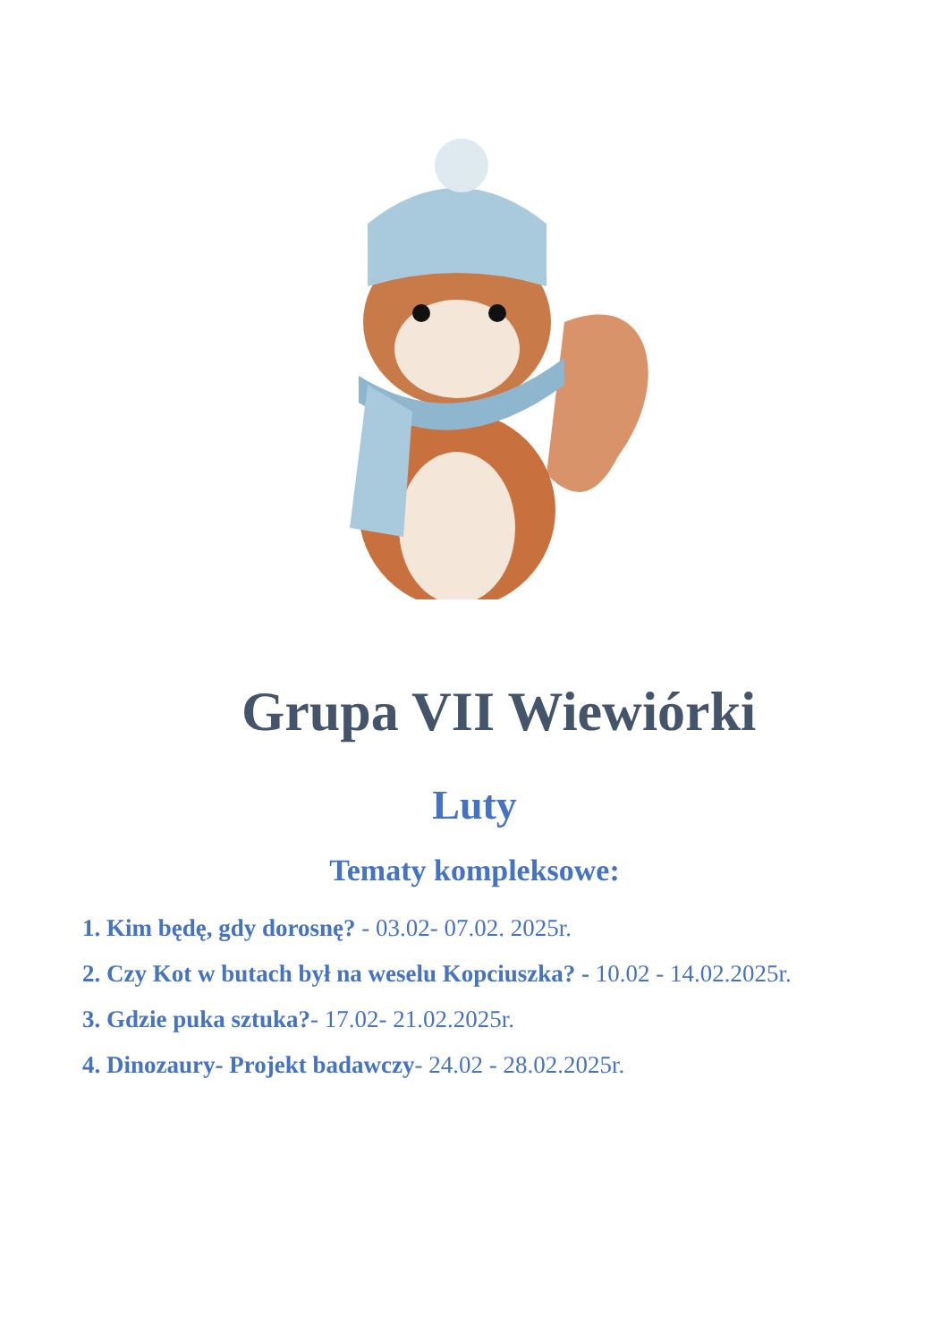Grupa VII Wiewiórki
Luty
Tematy kompleksowe:
1. Kim będę, gdy dorosnę? - 03.02- 07.02. 2025r.
2. Czy Kot w butach był na weselu Kopciuszka? - 10.02 - 14.02.2025r.
3. Gdzie puka sztuka?- 17.02- 21.02.2025r.
4. Dinozaury- Projekt badawczy- 24.02 - 28.02.2025r.